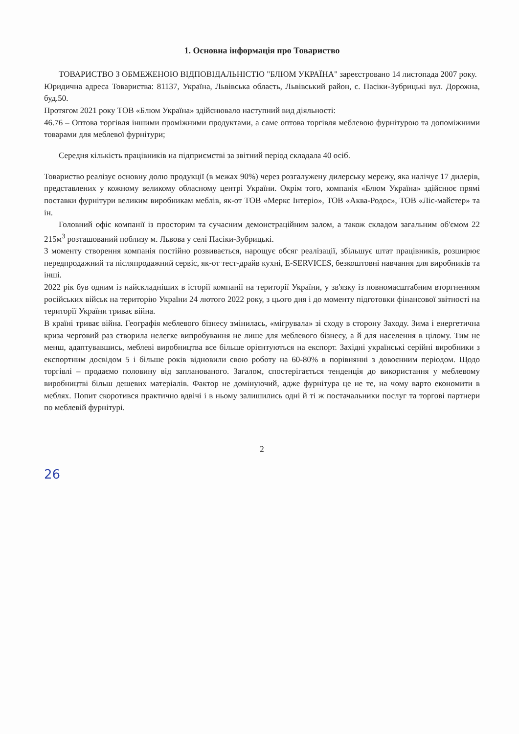1. Основна інформація про Товариство
ТОВАРИСТВО З ОБМЕЖЕНОЮ ВІДПОВІДАЛЬНІСТЮ "БЛЮМ УКРАЇНА" зареєстровано 14 листопада 2007 року.
Юридична адреса Товариства: 81137, Україна, Львівська область, Львівський район, с. Пасіки-Зубрицькі вул. Дорожна, буд.50.
Протягом 2021 року ТОВ «Блюм Україна» здійснювало наступний вид діяльності:
46.76 – Оптова торгівля іншими проміжними продуктами, а саме оптова торгівля меблевою фурнітурою та допоміжними товарами для меблевої фурнітури;
Середня кількість працівників на підприємстві за звітний період складала 40 осіб.
Товариство реалізує основну долю продукції (в межах 90%) через розгалужену дилерську мережу, яка налічує 17 дилерів, представлених у кожному великому обласному центрі України. Окрім того, компанія «Блюм Україна» здійснює прямі поставки фурнітури великим виробникам меблів, як-от ТОВ «Меркс Інтеріо», ТОВ «Аква-Родос», ТОВ «Ліс-майстер» та ін.
Головний офіс компанії із просторим та сучасним демонстраційним залом, а також складом загальним об'ємом 22 215м<sup>3</sup> розташований поблизу м. Львова у селі Пасіки-Зубрицькі.
З моменту створення компанія постійно розвивається, нарощує обсяг реалізації, збільшує штат працівників, розширює передпродажний та післяпродажний сервіс, як-от тест-драйв кухні, E-SERVICES, безкоштовні навчання для виробників та інші.
2022 рік був одним із найскладніших в історії компанії на території України, у зв'язку із повномасштабним вторгненням російських військ на територію України 24 лютого 2022 року, з цього дня і до моменту підготовки фінансової звітності на території України триває війна.
В країні триває війна. Географія меблевого бізнесу змінилась, «мігрувала» зі сходу в сторону Заходу. Зима і енергетична криза черговий раз створила нелегке випробування не лише для меблевого бізнесу, а й для населення в цілому. Тим не менш, адаптувавшись, меблеві виробництва все більше орієнтуються на експорт. Західні українські серійні виробники з експортним досвідом 5 і більше років відновили свою роботу на 60-80% в порівнянні з довоєнним періодом. Щодо торгівлі – продаємо половину від запланованого. Загалом, спостерігається тенденція до використання у меблевому виробництві більш дешевих матеріалів. Фактор не домінуючий, адже фурнітура це не те, на чому варто економити в меблях. Попит скоротився практично вдвічі і в ньому залишились одні й ті ж постачальники послуг та торгові партнери по меблевій фурнітурі.
2
26